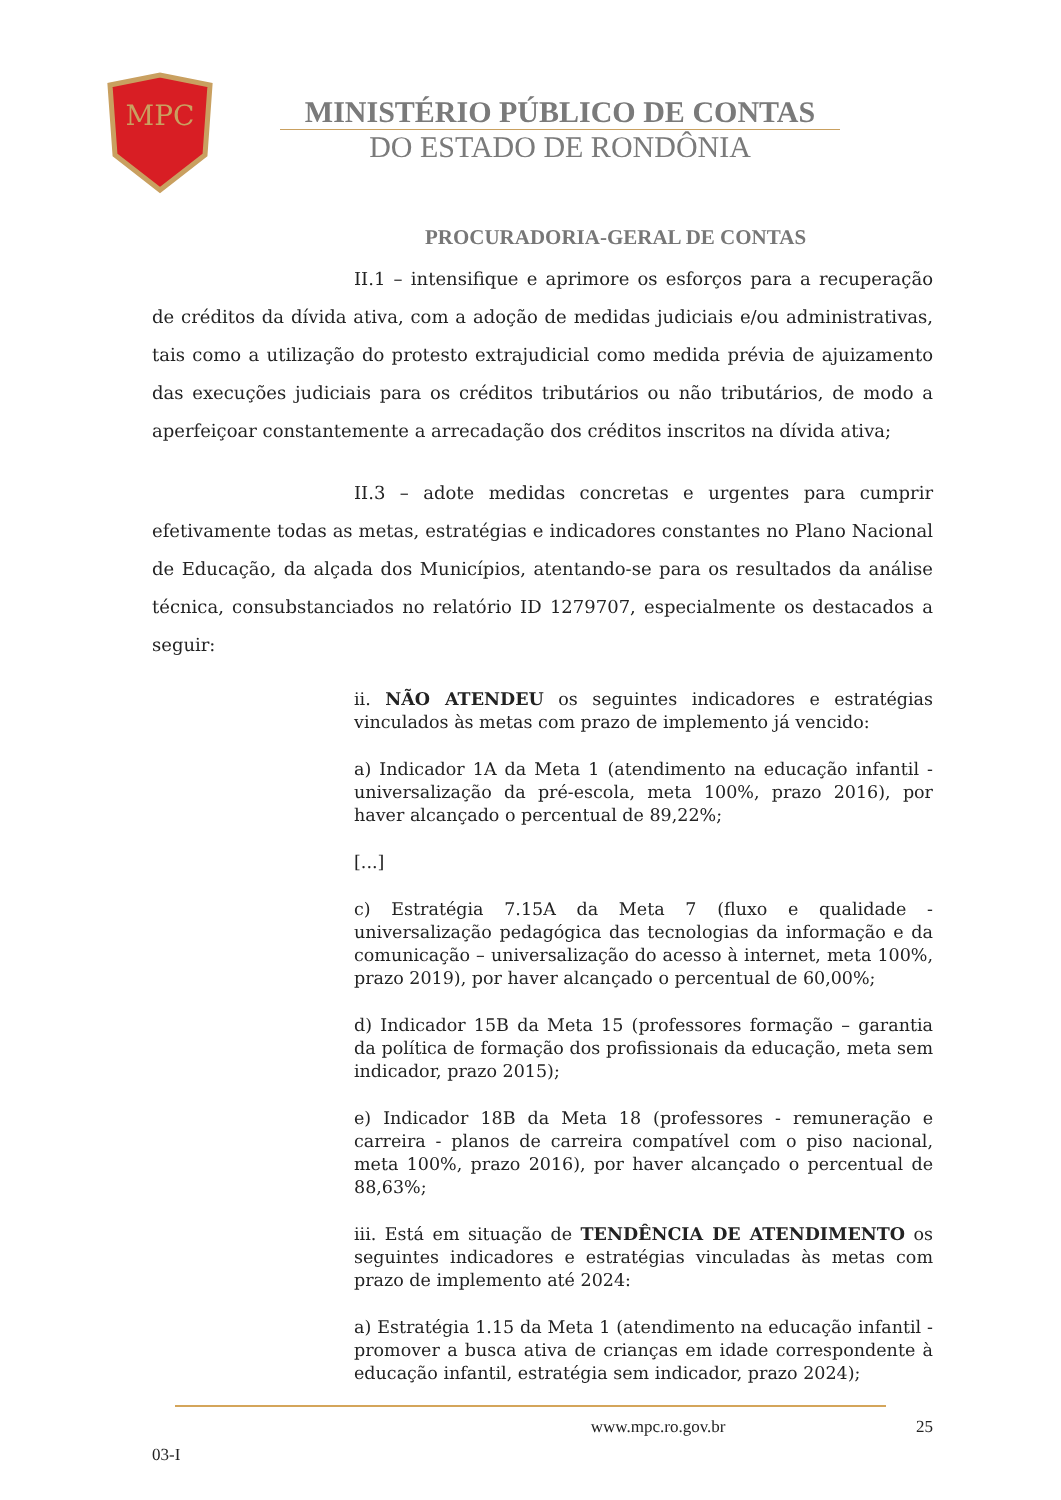MPC
MINISTÉRIO PÚBLICO DE CONTAS
DO ESTADO DE RONDÔNIA
PROCURADORIA-GERAL DE CONTAS
II.1 – intensifique e aprimore os esforços para a recuperação de créditos da dívida ativa, com a adoção de medidas judiciais e/ou administrativas, tais como a utilização do protesto extrajudicial como medida prévia de ajuizamento das execuções judiciais para os créditos tributários ou não tributários, de modo a aperfeiçoar constantemente a arrecadação dos créditos inscritos na dívida ativa;
II.3 – adote medidas concretas e urgentes para cumprir efetivamente todas as metas, estratégias e indicadores constantes no Plano Nacional de Educação, da alçada dos Municípios, atentando-se para os resultados da análise técnica, consubstanciados no relatório ID 1279707, especialmente os destacados a seguir:
ii. NÃO ATENDEU os seguintes indicadores e estratégias vinculados às metas com prazo de implemento já vencido:
a) Indicador 1A da Meta 1 (atendimento na educação infantil - universalização da pré-escola, meta 100%, prazo 2016), por haver alcançado o percentual de 89,22%;
[...]
c) Estratégia 7.15A da Meta 7 (fluxo e qualidade - universalização pedagógica das tecnologias da informação e da comunicação – universalização do acesso à internet, meta 100%, prazo 2019), por haver alcançado o percentual de 60,00%;
d) Indicador 15B da Meta 15 (professores formação – garantia da política de formação dos profissionais da educação, meta sem indicador, prazo 2015);
e) Indicador 18B da Meta 18 (professores - remuneração e carreira - planos de carreira compatível com o piso nacional, meta 100%, prazo 2016), por haver alcançado o percentual de 88,63%;
iii. Está em situação de TENDÊNCIA DE ATENDIMENTO os seguintes indicadores e estratégias vinculadas às metas com prazo de implemento até 2024:
a) Estratégia 1.15 da Meta 1 (atendimento na educação infantil - promover a busca ativa de crianças em idade correspondente à educação infantil, estratégia sem indicador, prazo 2024);
03-I
www.mpc.ro.gov.br 25